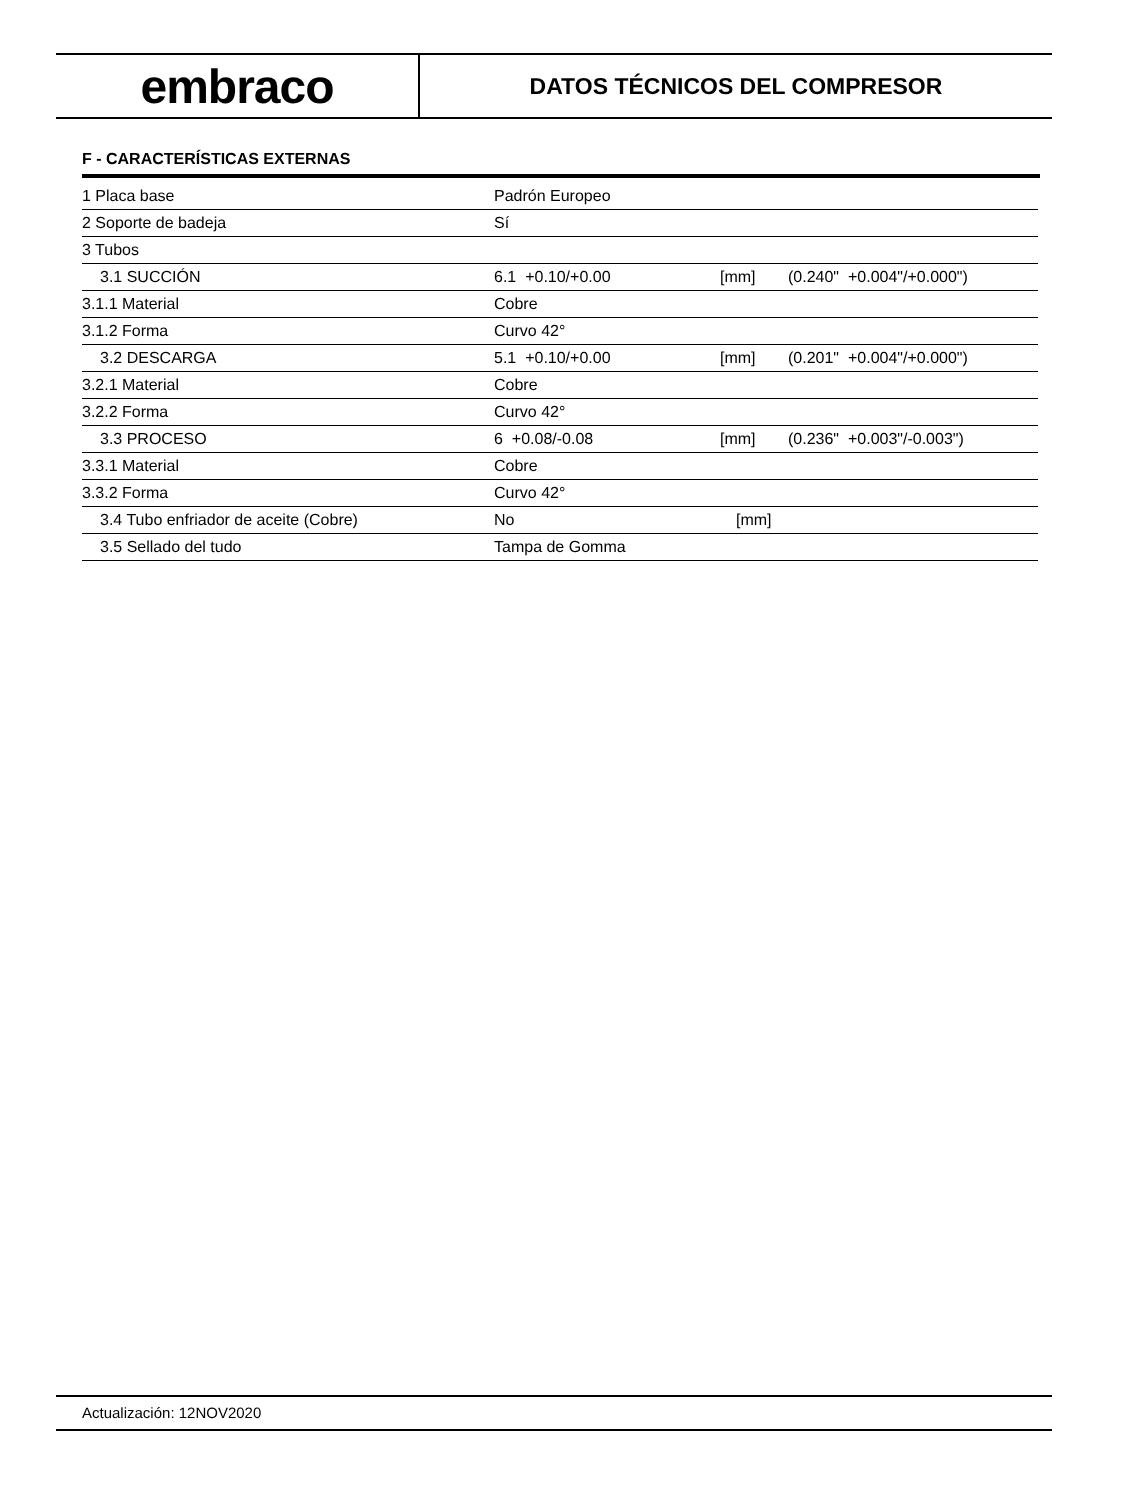embraco
DATOS TÉCNICOS DEL COMPRESOR
F - CARACTERÍSTICAS EXTERNAS
| 1 Placa base | Padrón Europeo | | |
| 2 Soporte de badeja | Sí | | |
| 3 Tubos | | | |
| 3.1 SUCCIÓN | 6.1 +0.10/+0.00 | [mm] | (0.240" +0.004"/+0.000") |
| 3.1.1 Material | Cobre | | |
| 3.1.2 Forma | Curvo 42° | | |
| 3.2 DESCARGA | 5.1 +0.10/+0.00 | [mm] | (0.201" +0.004"/+0.000") |
| 3.2.1 Material | Cobre | | |
| 3.2.2 Forma | Curvo 42° | | |
| 3.3 PROCESO | 6 +0.08/-0.08 | [mm] | (0.236" +0.003"/-0.003") |
| 3.3.1 Material | Cobre | | |
| 3.3.2 Forma | Curvo 42° | | |
| 3.4 Tubo enfriador de aceite (Cobre) | No | [mm] | |
| 3.5 Sellado del tudo | Tampa de Gomma | | |
Actualización: 12NOV2020